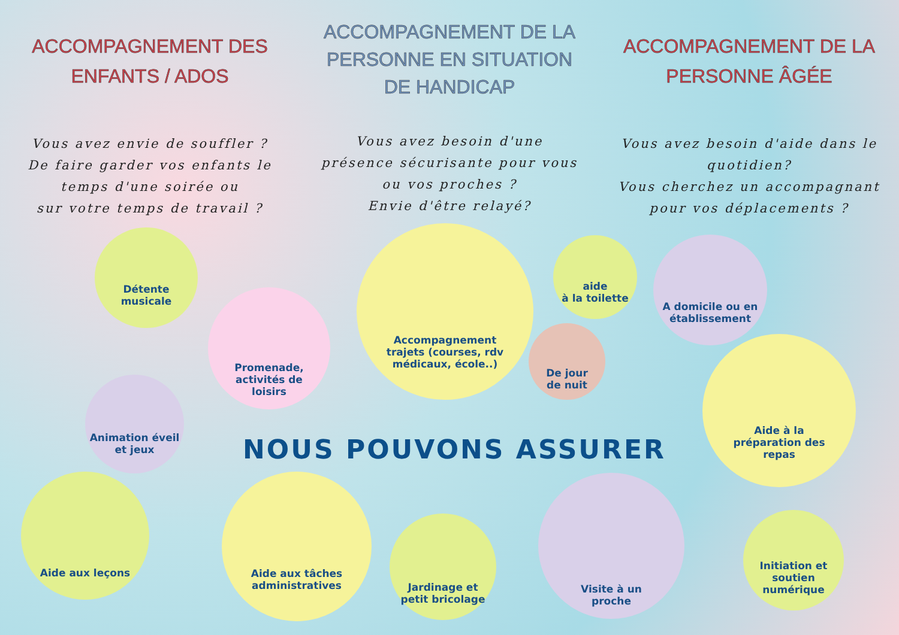ACCOMPAGNEMENT DES ENFANTS / ADOS
Vous avez envie de souffler ?
De faire garder vos enfants le temps d'une soirée ou
sur votre temps de travail ?
ACCOMPAGNEMENT DE LA PERSONNE EN SITUATION DE HANDICAP
Vous avez besoin d'une présence sécurisante pour vous ou vos proches ?
Envie d'être relayé?
ACCOMPAGNEMENT DE LA PERSONNE ÂGÉE
Vous avez besoin d'aide dans le quotidien?
Vous cherchez un accompagnant pour vos déplacements ?
Détente
musicale
Promenade,
activités de
loisirs
Accompagnement
trajets (courses, rdv
médicaux, école..)
aide
à la toilette
De jour
de nuit
A domicile ou en
établissement
Aide à la
préparation des
repas
Animation éveil
et jeux
Aide aux leçons
Aide aux tâches
administratives
Jardinage et
petit bricolage
Visite à un
proche
Initiation et
soutien
numérique
NOUS POUVONS ASSURER